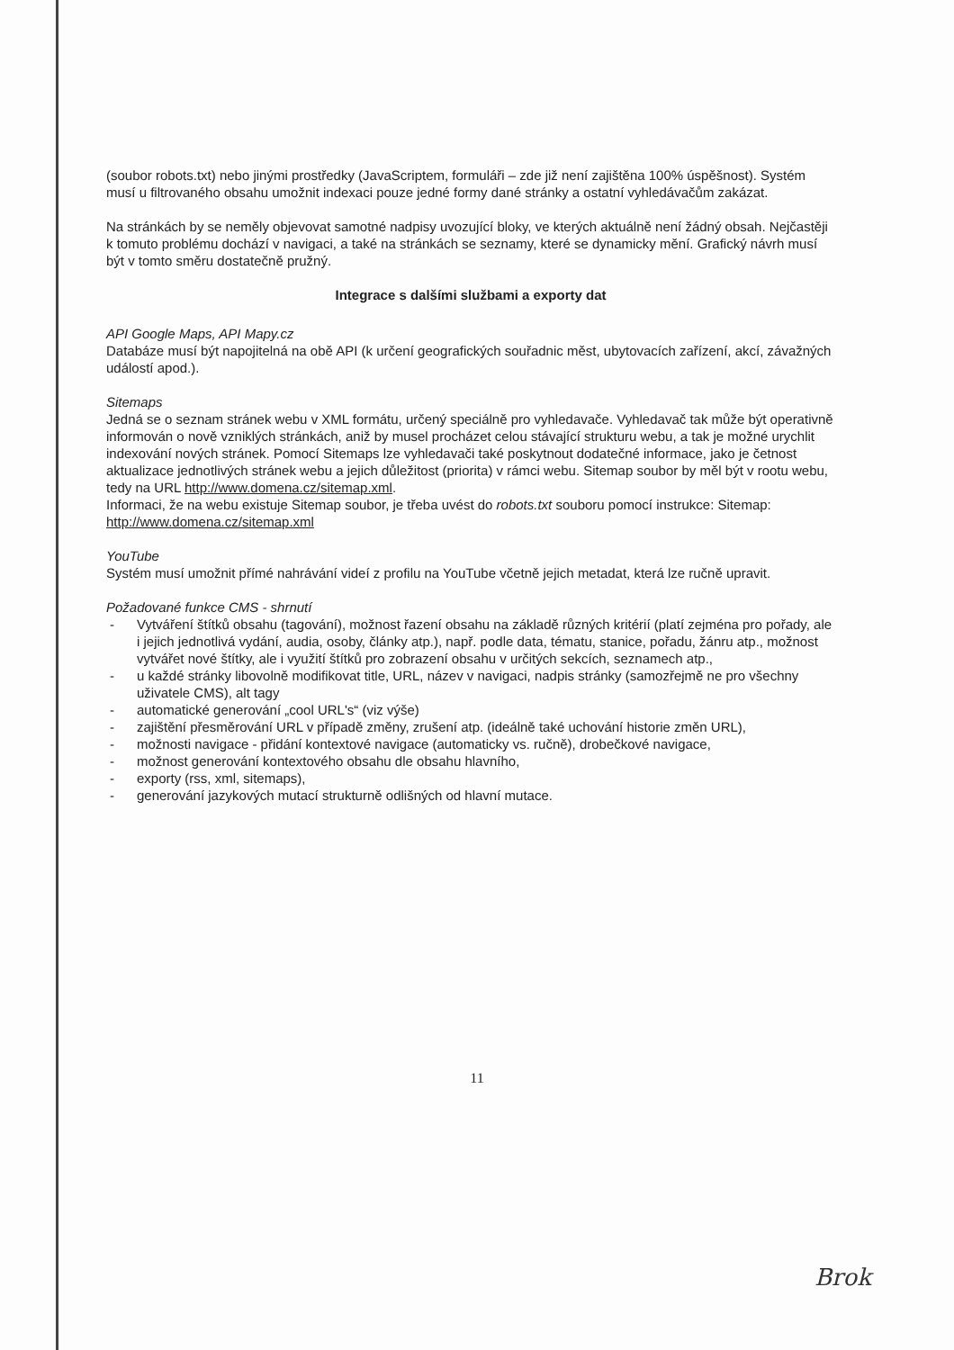(soubor robots.txt) nebo jinými prostředky (JavaScriptem, formuláři – zde již není zajištěna 100% úspěšnost). Systém musí u filtrovaného obsahu umožnit indexaci pouze jedné formy dané stránky a ostatní vyhledávačům zakázat.
Na stránkách by se neměly objevovat samotné nadpisy uvozující bloky, ve kterých aktuálně není žádný obsah. Nejčastěji k tomuto problému dochází v navigaci, a také na stránkách se seznamy, které se dynamicky mění. Grafický návrh musí být v tomto směru dostatečně pružný.
Integrace s dalšími službami a exporty dat
API Google Maps, API Mapy.cz
Databáze musí být napojitelná na obě API (k určení geografických souřadnic měst, ubytovacích zařízení, akcí, závažných událostí apod.).
Sitemaps
Jedná se o seznam stránek webu v XML formátu, určený speciálně pro vyhledavače. Vyhledavač tak může být operativně informován o nově vzniklých stránkách, aniž by musel procházet celou stávající strukturu webu, a tak je možné urychlit indexování nových stránek. Pomocí Sitemaps lze vyhledavači také poskytnout dodatečné informace, jako je četnost aktualizace jednotlivých stránek webu a jejich důležitost (priorita) v rámci webu. Sitemap soubor by měl být v rootu webu, tedy na URL http://www.domena.cz/sitemap.xml.
Informaci, že na webu existuje Sitemap soubor, je třeba uvést do robots.txt souboru pomocí instrukce: Sitemap: http://www.domena.cz/sitemap.xml
YouTube
Systém musí umožnit přímé nahrávání videí z profilu na YouTube včetně jejich metadat, která lze ručně upravit.
Požadované funkce CMS - shrnutí
- Vytváření štítků obsahu (tagování), možnost řazení obsahu na základě různých kritérií (platí zejména pro pořady, ale i jejich jednotlivá vydání, audia, osoby, články atp.), např. podle data, tématu, stanice, pořadu, žánru atp., možnost vytvářet nové štítky, ale i využití štítků pro zobrazení obsahu v určitých sekcích, seznamech atp.,
- u každé stránky libovolně modifikovat title, URL, název v navigaci, nadpis stránky (samozřejmě ne pro všechny uživatele CMS), alt tagy
- automatické generování „cool URL's“ (viz výše)
- zajištění přesměrování URL v případě změny, zrušení atp. (ideálně také uchování historie změn URL),
- možnosti navigace - přidání kontextové navigace (automaticky vs. ručně), drobečkové navigace,
- možnost generování kontextového obsahu dle obsahu hlavního,
- exporty (rss, xml, sitemaps),
- generování jazykových mutací strukturně odlišných od hlavní mutace.
11
Brok